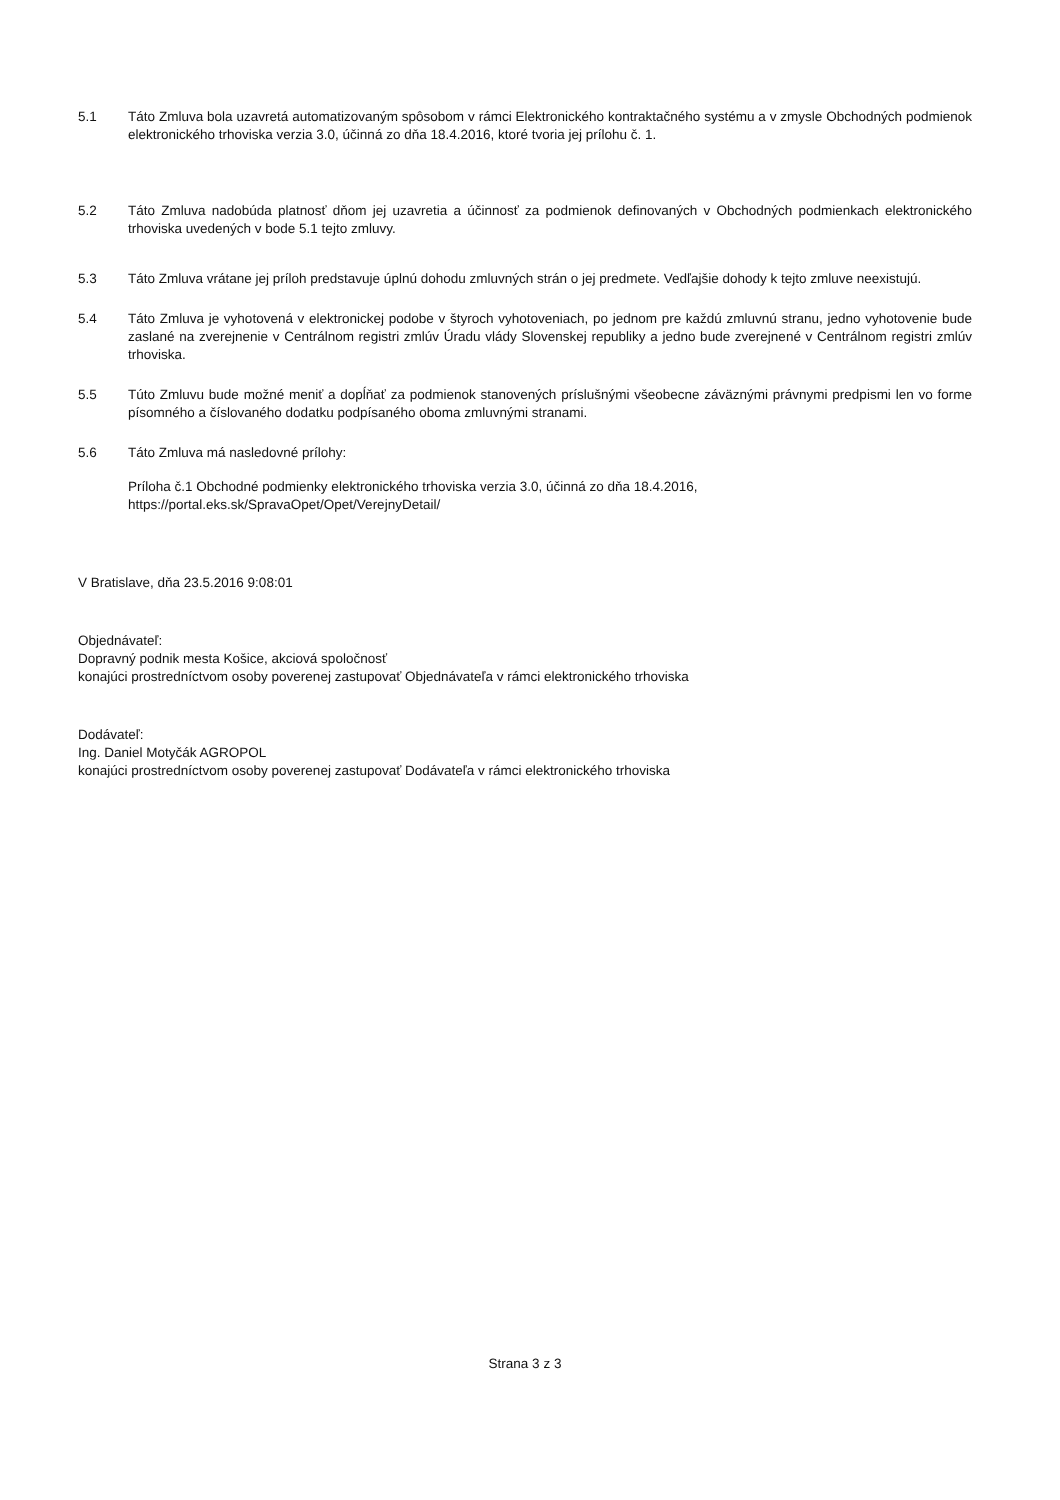5.1 Táto Zmluva bola uzavretá automatizovaným spôsobom v rámci Elektronického kontraktačného systému a v zmysle Obchodných podmienok elektronického trhoviska verzia 3.0, účinná zo dňa 18.4.2016, ktoré tvoria jej prílohu č. 1.
5.2 Táto Zmluva nadobúda platnosť dňom jej uzavretia a účinnosť za podmienok definovaných v Obchodných podmienkach elektronického trhoviska uvedených v bode 5.1 tejto zmluvy.
5.3 Táto Zmluva vrátane jej príloh predstavuje úplnú dohodu zmluvných strán o jej predmete. Vedľajšie dohody k tejto zmluve neexistujú.
5.4 Táto Zmluva je vyhotovená v elektronickej podobe v štyroch vyhotoveniach, po jednom pre každú zmluvnú stranu, jedno vyhotovenie bude zaslané na zverejnenie v Centrálnom registri zmlúv Úradu vlády Slovenskej republiky a jedno bude zverejnené v Centrálnom registri zmlúv trhoviska.
5.5 Túto Zmluvu bude možné meniť a dopĺňať za podmienok stanovených príslušnými všeobecne záväznými právnymi predpismi len vo forme písomného a číslovaného dodatku podpísaného oboma zmluvnými stranami.
5.6 Táto Zmluva má nasledovné prílohy:
Príloha č.1 Obchodné podmienky elektronického trhoviska verzia 3.0, účinná zo dňa 18.4.2016,
https://portal.eks.sk/SpravaOpet/Opet/VerejnyDetail/
V Bratislave, dňa 23.5.2016 9:08:01
Objednávateľ:
Dopravný podnik mesta Košice, akciová spoločnosť
konajúci prostredníctvom osoby poverenej zastupovať Objednávateľa v rámci elektronického trhoviska
Dodávateľ:
Ing. Daniel Motyčák AGROPOL
konajúci prostredníctvom osoby poverenej zastupovať Dodávateľa v rámci elektronického trhoviska
Strana 3 z 3